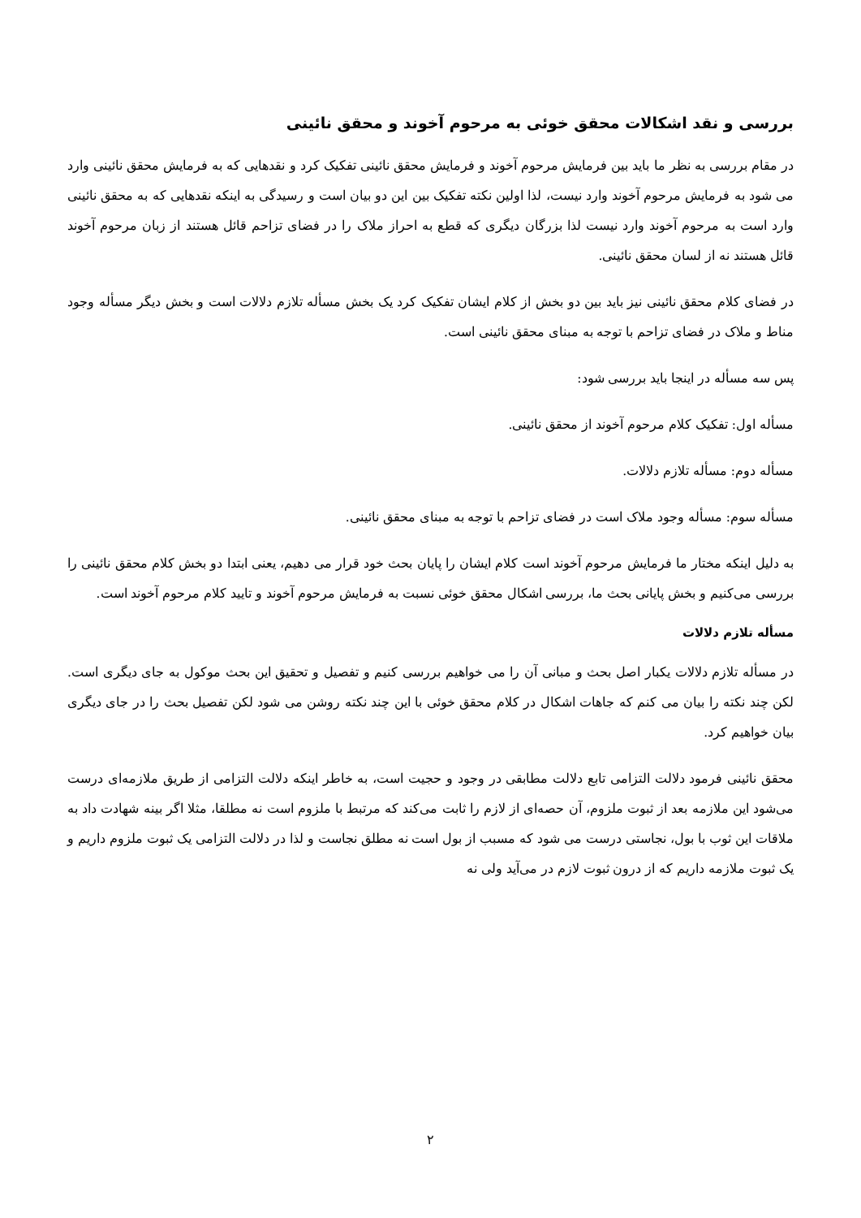بررسی و نقد اشکالات محقق خوئی به مرحوم آخوند و محقق نائینی
در مقام بررسی به نظر ما باید بین فرمایش مرحوم آخوند و فرمایش محقق نائینی تفکیک کرد و نقدهایی که به فرمایش محقق نائینی وارد می شود به فرمایش مرحوم آخوند وارد نیست، لذا اولین نکته تفکیک بین این دو بیان است و رسیدگی به اینکه نقدهایی که به محقق نائینی وارد است به مرحوم آخوند وارد نیست لذا بزرگان دیگری که قطع به احراز ملاک را در فضای تزاحم قائل هستند از زبان مرحوم آخوند قائل هستند نه از لسان محقق نائینی.
در فضای کلام محقق نائینی نیز باید بین دو بخش از کلام ایشان تفکیک کرد یک بخش مسأله تلازم دلالات است و بخش دیگر مسأله وجود مناط و ملاک در فضای تزاحم با توجه به مبنای محقق نائینی است.
پس سه مسأله در اینجا باید بررسی شود:
مسأله اول: تفکیک کلام مرحوم آخوند از محقق نائینی.
مسأله دوم: مسأله تلازم دلالات.
مسأله سوم: مسأله وجود ملاک است در فضای تزاحم با توجه به مبنای محقق نائینی.
به دلیل اینکه مختار ما فرمایش مرحوم آخوند است کلام ایشان را پایان بحث خود قرار می دهیم، یعنی ابتدا دو بخش کلام محقق نائینی را بررسی می‌کنیم و بخش پایانی بحث ما، بررسی اشکال محقق خوئی نسبت به فرمایش مرحوم آخوند و تایید کلام مرحوم آخوند است.
مسأله تلازم دلالات
در مسأله تلازم دلالات یکبار اصل بحث و مبانی آن را می خواهیم بررسی کنیم و تفصیل و تحقیق این بحث موکول به جای دیگری است. لکن چند نکته را بیان می کنم که جاهات اشکال در کلام محقق خوئی با این چند نکته روشن می شود لکن تفصیل بحث را در جای دیگری بیان خواهیم کرد.
محقق نائینی فرمود دلالت التزامی تابع دلالت مطابقی در وجود و حجیت است، به خاطر اینکه دلالت التزامی از طریق ملازمه‌ای درست می‌شود این ملازمه بعد از ثبوت ملزوم، آن حصه‌ای از لازم را ثابت می‌کند که مرتبط با ملزوم است نه مطلقا، مثلا اگر بینه شهادت داد به ملاقات این ثوب با بول، نجاستی درست می شود که مسبب از بول است نه مطلق نجاست و لذا در دلالت التزامی یک ثبوت ملزوم داریم و یک ثبوت ملازمه داریم که از درون ثبوت لازم در می‌آید ولی نه
۲